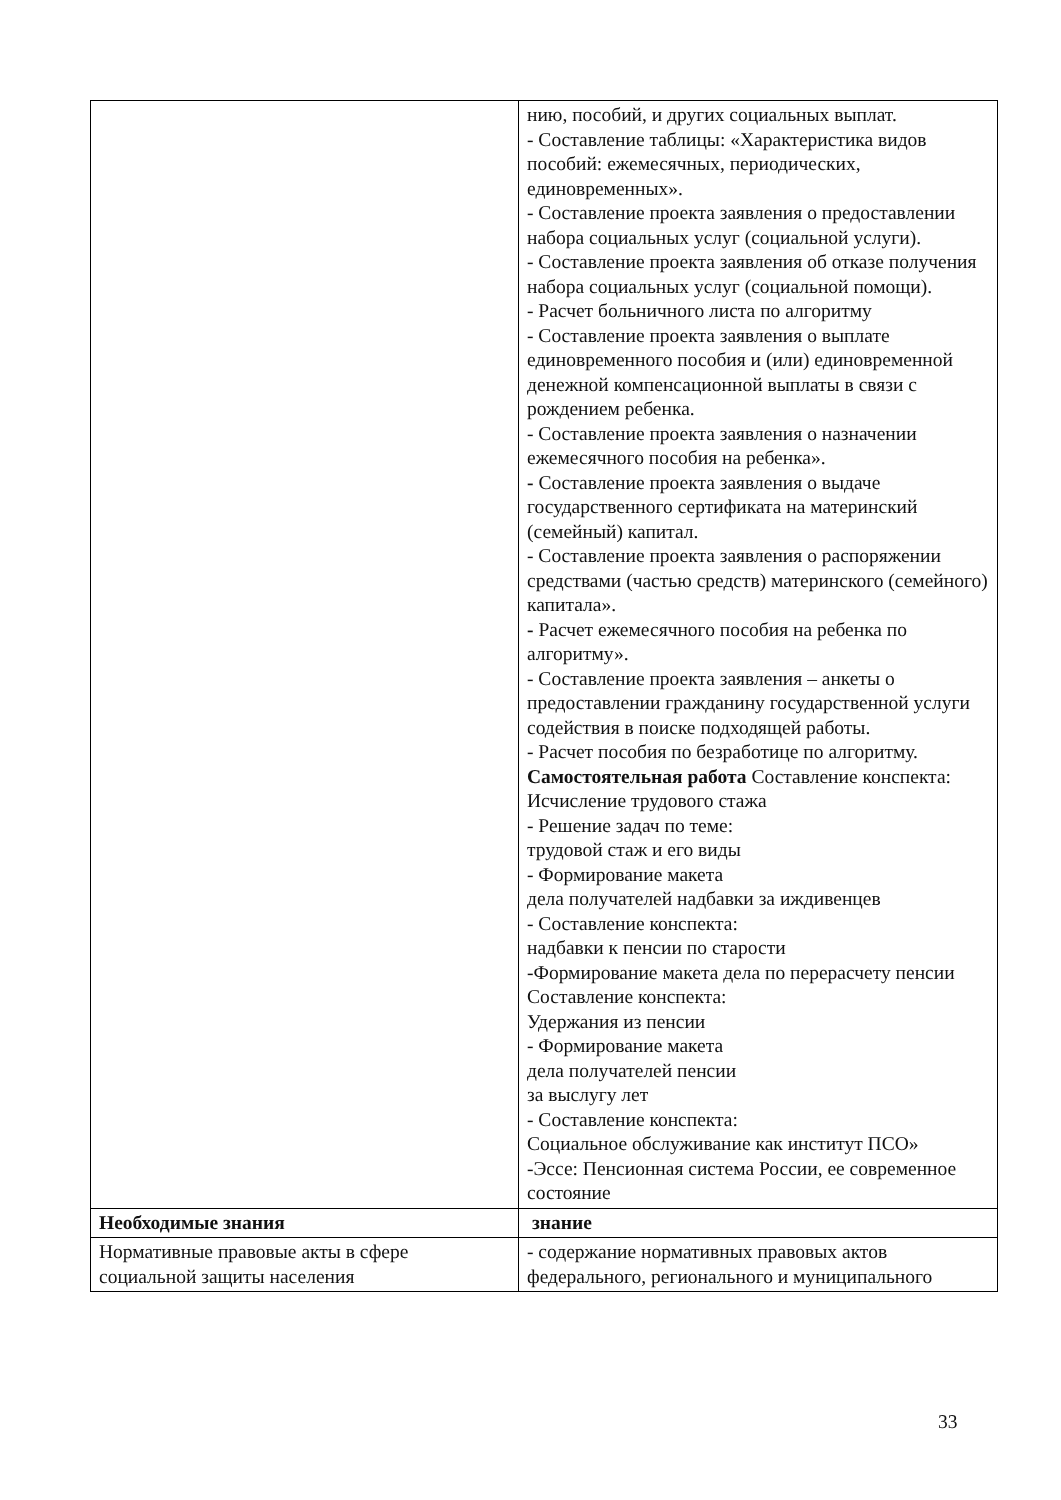| | нию, пособий, и других социальных выплат. - Составление таблицы: «Характеристика видов пособий: ежемесячных, периодических, единовременных». - Составление проекта заявления о предоставлении набора социальных услуг (социальной услуги). - Составление проекта заявления об отказе получения набора социальных услуг (социальной помощи). - Расчет больничного листа по алгоритму - Составление проекта заявления о выплате единовременного пособия и (или) единовременной денежной компенсационной выплаты в связи с рождением ребенка. - Составление проекта заявления о назначении ежемесячного пособия на ребенка». - Составление проекта заявления о выдаче государственного сертификата на материнский (семейный) капитал. - Составление проекта заявления о распоряжении средствами (частью средств) материнского (семейного) капитала». - Расчет ежемесячного пособия на ребенка по алгоритму». - Составление проекта заявления – анкеты о предоставлении гражданину государственной услуги содействия в поиске подходящей работы. - Расчет пособия по безработице по алгоритму. Самостоятельная работа Составление конспекта: Исчисление трудового стажа - Решение задач по теме: трудовой стаж и его виды - Формирование макета дела получателей надбавки за иждивенцев - Составление конспекта: надбавки к пенсии по старости -Формирование макета дела по перерасчету пенсии Составление конспекта: Удержания из пенсии - Формирование макета дела получателей пенсии за выслугу лет - Составление конспекта: Социальное обслуживание как институт ПСО» -Эссе: Пенсионная система России, ее современное состояние |
| Необходимые знания | знание |
| Нормативные правовые акты в сфере социальной защиты населения | - содержание нормативных правовых актов федерального, регионального и муниципального |
33